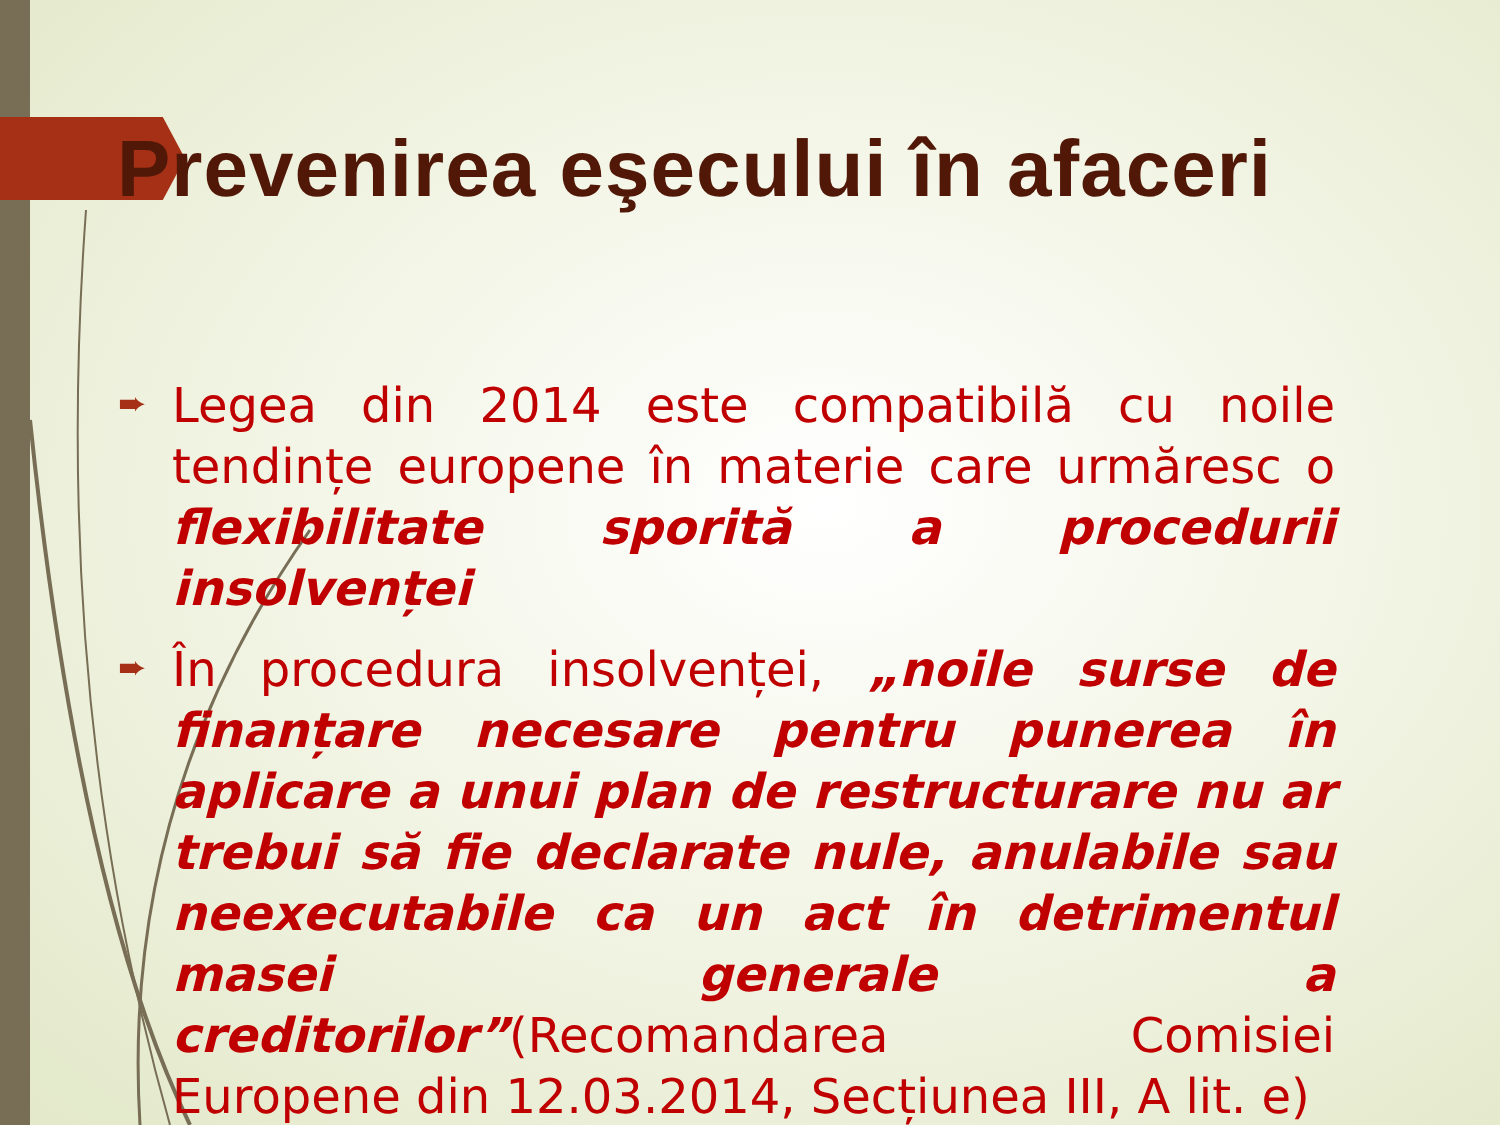Prevenirea eşecului în afaceri
➨ Legea din 2014 este compatibilă cu noile tendințe europene în materie care urmăresc o flexibilitate sporită a procedurii insolvenței
➨ În procedura insolvenței, „noile surse de finanțare necesare pentru punerea în aplicare a unui plan de restructurare nu ar trebui să fie declarate nule, anulabile sau neexecutabile ca un act în detrimentul masei generale a creditorilor”(Recomandarea Comisiei Europene din 12.03.2014, Secțiunea III, A lit. e)